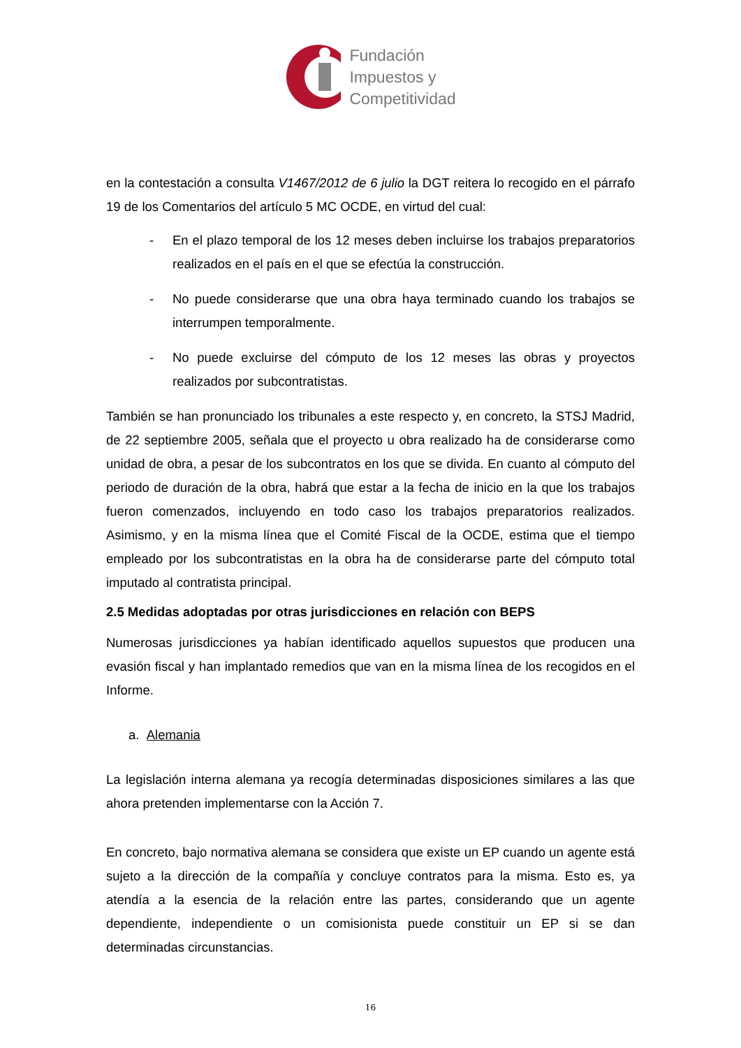Fundación
Impuestos y
Competitividad
en la contestación a consulta V1467/2012 de 6 julio la DGT reitera lo recogido en el párrafo 19 de los Comentarios del artículo 5 MC OCDE, en virtud del cual:
- En el plazo temporal de los 12 meses deben incluirse los trabajos preparatorios realizados en el país en el que se efectúa la construcción.
- No puede considerarse que una obra haya terminado cuando los trabajos se interrumpen temporalmente.
- No puede excluirse del cómputo de los 12 meses las obras y proyectos realizados por subcontratistas.
También se han pronunciado los tribunales a este respecto y, en concreto, la STSJ Madrid, de 22 septiembre 2005, señala que el proyecto u obra realizado ha de considerarse como unidad de obra, a pesar de los subcontratos en los que se divida. En cuanto al cómputo del periodo de duración de la obra, habrá que estar a la fecha de inicio en la que los trabajos fueron comenzados, incluyendo en todo caso los trabajos preparatorios realizados. Asimismo, y en la misma línea que el Comité Fiscal de la OCDE, estima que el tiempo empleado por los subcontratistas en la obra ha de considerarse parte del cómputo total imputado al contratista principal.
2.5 Medidas adoptadas por otras jurisdicciones en relación con BEPS
Numerosas jurisdicciones ya habían identificado aquellos supuestos que producen una evasión fiscal y han implantado remedios que van en la misma línea de los recogidos en el Informe.
a. Alemania
La legislación interna alemana ya recogía determinadas disposiciones similares a las que ahora pretenden implementarse con la Acción 7.
En concreto, bajo normativa alemana se considera que existe un EP cuando un agente está sujeto a la dirección de la compañía y concluye contratos para la misma. Esto es, ya atendía a la esencia de la relación entre las partes, considerando que un agente dependiente, independiente o un comisionista puede constituir un EP si se dan determinadas circunstancias.
16